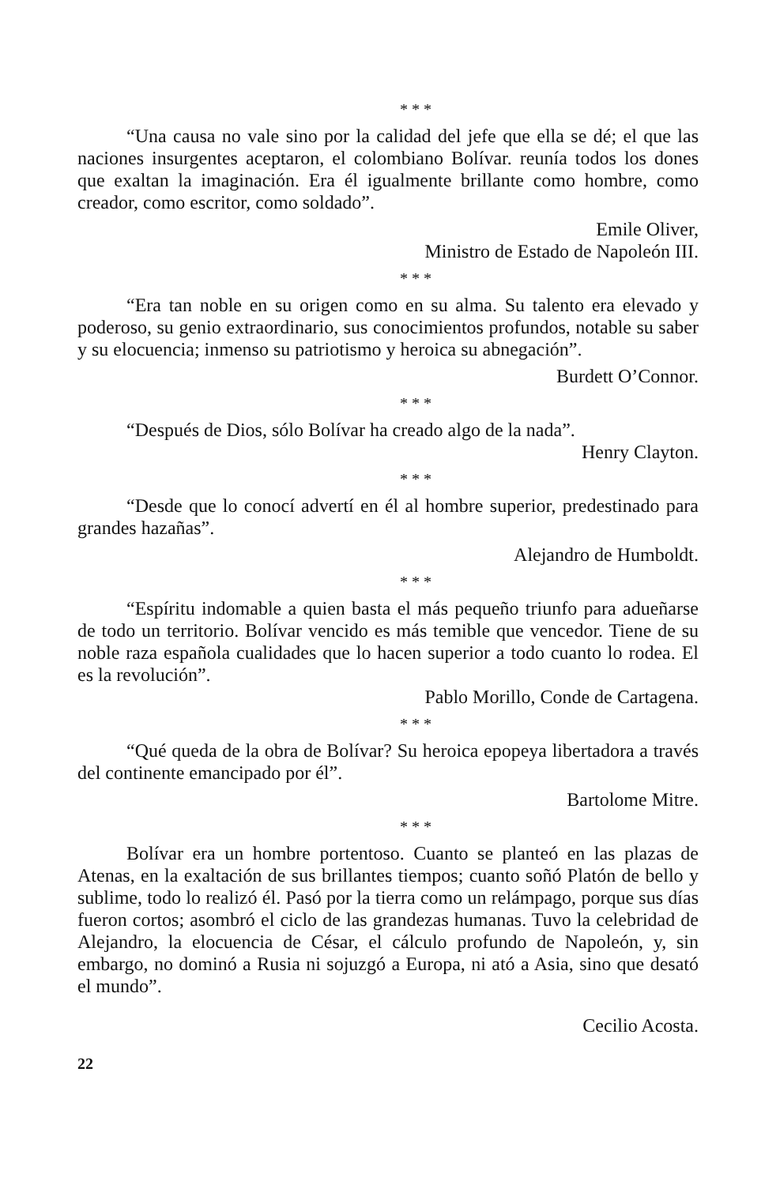* * *
“Una causa no vale sino por la calidad del jefe que ella se dé; el que las naciones insurgentes aceptaron, el colombiano Bolívar. reunía todos los dones que exaltan la imaginación. Era él igualmente brillante como hombre, como creador, como escritor, como soldado”.
Emile Oliver,
Ministro de Estado de Napoleón III.
* * *
“Era tan noble en su origen como en su alma. Su talento era elevado y poderoso, su genio extraordinario, sus conocimientos profundos, notable su saber y su elocuencia; inmenso su patriotismo y heroica su abnegación”.
Burdett O’Connor.
* * *
“Después de Dios, sólo Bolívar ha creado algo de la nada”.
Henry Clayton.
* * *
“Desde que lo conocí advertí en él al hombre superior, predestinado para grandes hazañas”.
Alejandro de Humboldt.
* * *
“Espíritu indomable a quien basta el más pequeño triunfo para adueñarse de todo un territorio. Bolívar vencido es más temible que vencedor. Tiene de su noble raza española cualidades que lo hacen superior a todo cuanto lo rodea. El es la revolución”.
Pablo Morillo, Conde de Cartagena.
* * *
“Qué queda de la obra de Bolívar? Su heroica epopeya libertadora a través del continente emancipado por él”.
Bartolome Mitre.
* * *
Bolívar era un hombre portentoso. Cuanto se planteó en las plazas de Atenas, en la exaltación de sus brillantes tiempos; cuanto soñó Platón de bello y sublime, todo lo realizó él. Pasó por la tierra como un relámpago, porque sus días fueron cortos; asombró el ciclo de las grandezas humanas. Tuvo la celebridad de Alejandro, la elocuencia de César, el cálculo profundo de Napoleón, y, sin embargo, no dominó a Rusia ni sojuzgó a Europa, ni ató a Asia, sino que desató el mundo”.
Cecilio Acosta.
22